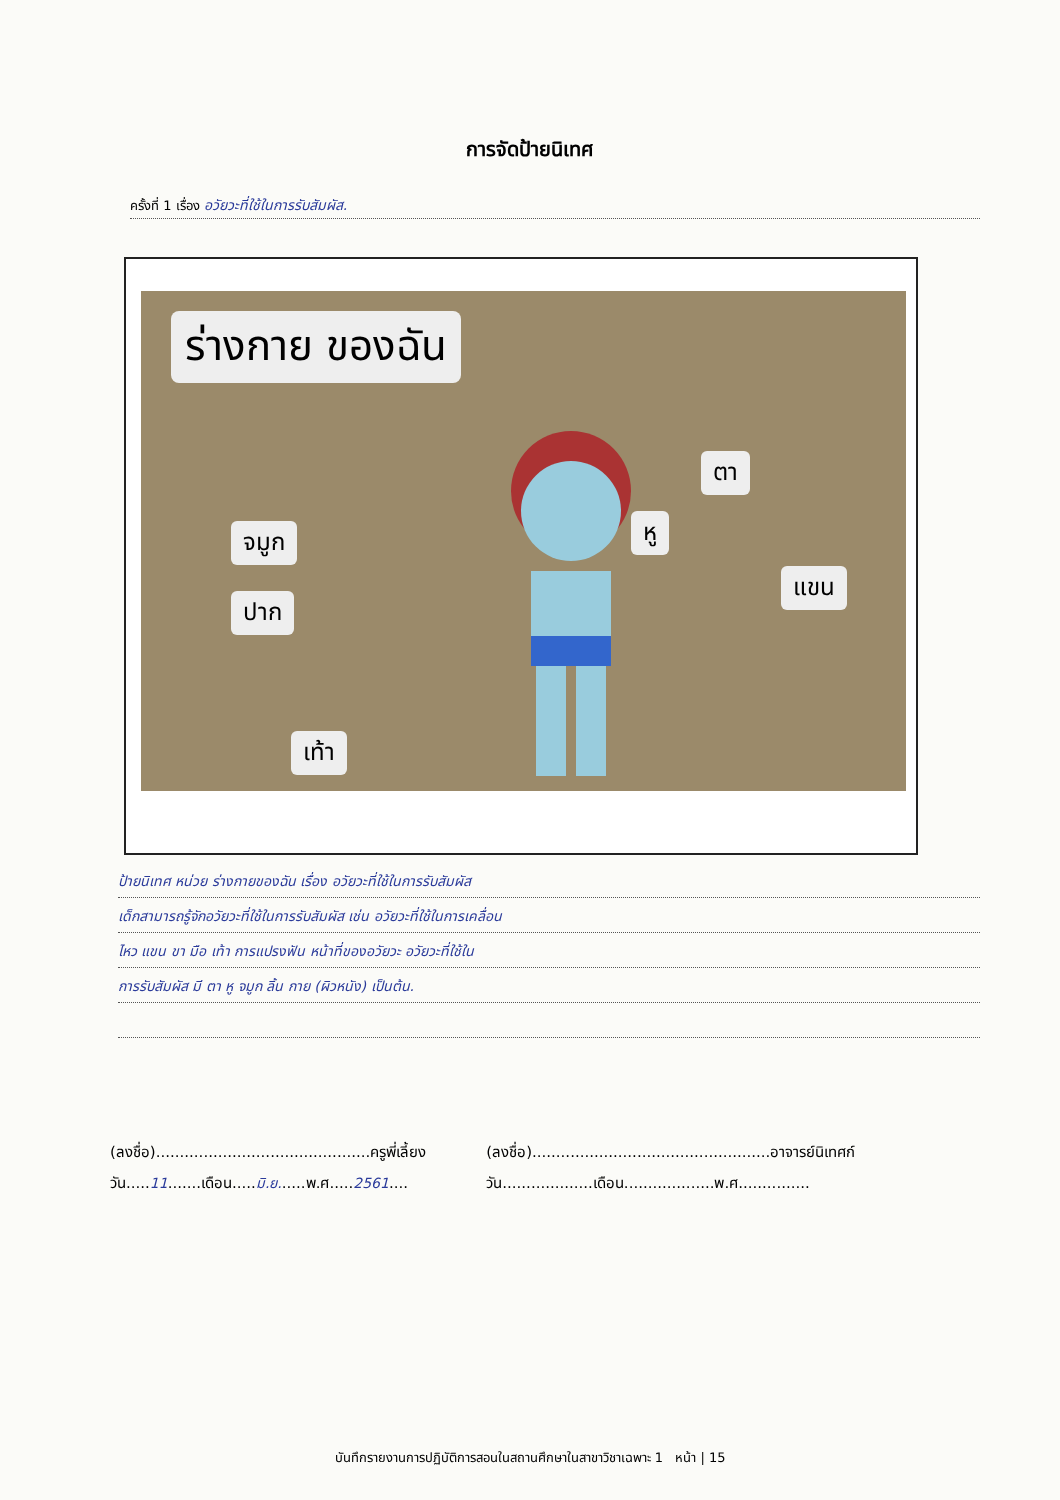การจัดป้ายนิเทศ
ครั้งที่ 1 เรื่อง อวัยวะที่ใช้ในการรับสัมผัส.
ร่างกาย ของฉัน
ตา
หู
จมูก
แขน
ปาก
เท้า
ป้ายนิเทศ หน่วย ร่างกายของฉัน เรื่อง อวัยวะที่ใช้ในการรับสัมผัส
เด็กสามารถรู้จักอวัยวะที่ใช้ในการรับสัมผัส เช่น อวัยวะที่ใช้ในการเคลื่อน
ไหว แขน ขา มือ เท้า การแปรงฟัน หน้าที่ของอวัยวะ อวัยวะที่ใช้ใน
การรับสัมผัส มี ตา หู จมูก ลิ้น กาย (ผิวหนัง) เป็นต้น.
(ลงชื่อ).............................................ครูพี่เลี้ยง
วัน.....11.......เดือน.....มิ.ย......พ.ศ.....2561....
(ลงชื่อ)..................................................อาจารย์นิเทศก์
วัน...................เดือน...................พ.ศ...............
บันทึกรายงานการปฏิบัติการสอนในสถานศึกษาในสาขาวิชาเฉพาะ 1 หน้า | 15